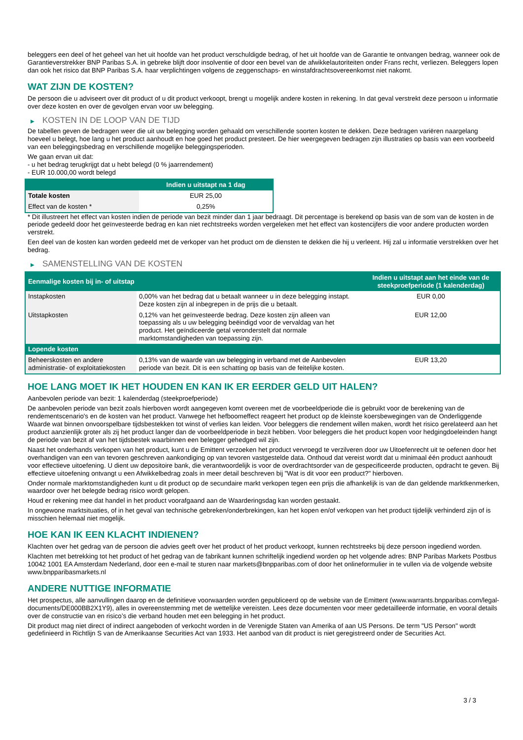beleggers een deel of het geheel van het uit hoofde van het product verschuldigde bedrag, of het uit hoofde van de Garantie te ontvangen bedrag, wanneer ook de Garantieverstrekker BNP Paribas S.A. in gebreke blijft door insolventie of door een bevel van de afwikkelautoriteiten onder Frans recht, verliezen. Beleggers lopen dan ook het risico dat BNP Paribas S.A. haar verplichtingen volgens de zeggenschaps- en winstafdrachtsovereenkomst niet nakomt.
WAT ZIJN DE KOSTEN?
De persoon die u adviseert over dit product of u dit product verkoopt, brengt u mogelijk andere kosten in rekening. In dat geval verstrekt deze persoon u informatie over deze kosten en over de gevolgen ervan voor uw belegging.
▶ KOSTEN IN DE LOOP VAN DE TIJD
De tabellen geven de bedragen weer die uit uw belegging worden gehaald om verschillende soorten kosten te dekken. Deze bedragen variëren naargelang hoeveel u belegt, hoe lang u het product aanhoudt en hoe goed het product presteert. De hier weergegeven bedragen zijn illustraties op basis van een voorbeeld van een beleggingsbedrag en verschillende mogelijke beleggingsperioden.
We gaan ervan uit dat:
- u het bedrag terugkrijgt dat u hebt belegd (0 % jaarrendement)
- EUR 10.000,00 wordt belegd
| | Indien u uitstapt na 1 dag |
| --- | --- |
| Totale kosten | EUR 25,00 |
| Effect van de kosten * | 0,25% |
* Dit illustreert het effect van kosten indien de periode van bezit minder dan 1 jaar bedraagt. Dit percentage is berekend op basis van de som van de kosten in de periode gedeeld door het geïnvesteerde bedrag en kan niet rechtstreeks worden vergeleken met het effect van kostencijfers die voor andere producten worden verstrekt.
Een deel van de kosten kan worden gedeeld met de verkoper van het product om de diensten te dekken die hij u verleent. Hij zal u informatie verstrekken over het bedrag.
▶ SAMENSTELLING VAN DE KOSTEN
| Eenmalige kosten bij in- of uitstap | | Indien u uitstapt aan het einde van de steekproefperiode (1 kalenderdag) |
| --- | --- | --- |
| Instapkosten | 0,00% van het bedrag dat u betaalt wanneer u in deze belegging instapt. Deze kosten zijn al inbegrepen in de prijs die u betaalt. | EUR 0,00 |
| Uitstapkosten | 0,12% van het geïnvesteerde bedrag. Deze kosten zijn alleen van toepassing als u uw belegging beëindigd voor de vervaldag van het product. Het geïndiceerde getal veronderstelt dat normale marktomstandigheden van toepassing zijn. | EUR 12,00 |
| Lopende kosten | | |
| Beheerskosten en andere administratie- of exploitatiekosten | 0,13% van de waarde van uw belegging in verband met de Aanbevolen periode van bezit. Dit is een schatting op basis van de feitelijke kosten. | EUR 13,20 |
HOE LANG MOET IK HET HOUDEN EN KAN IK ER EERDER GELD UIT HALEN?
Aanbevolen periode van bezit: 1 kalenderdag (steekproefperiode)
De aanbevolen periode van bezit zoals hierboven wordt aangegeven komt overeen met de voorbeeldperiode die is gebruikt voor de berekening van de rendementscenario's en de kosten van het product. Vanwege het hefboomeffect reageert het product op de kleinste koersbewegingen van de Onderliggende Waarde wat binnen onvoorspelbare tijdsbestekken tot winst of verlies kan leiden. Voor beleggers die rendement willen maken, wordt het risico gerelateerd aan het product aanzienlijk groter als zij het product langer dan de voorbeeldperiode in bezit hebben. Voor beleggers die het product kopen voor hedgingdoeleinden hangt de periode van bezit af van het tijdsbestek waarbinnen een belegger gehedged wil zijn.
Naast het onderhands verkopen van het product, kunt u de Emittent verzoeken het product vervroegd te verzilveren door uw Uitoefenrecht uit te oefenen door het overhandigen van een van tevoren geschreven aankondiging op van tevoren vastgestelde data. Onthoud dat vereist wordt dat u minimaal één product aanhoudt voor effectieve uitoefening. U dient uw depositoire bank, die verantwoordelijk is voor de overdrachtsorder van de gespecificeerde producten, opdracht te geven. Bij effectieve uitoefening ontvangt u een Afwikkelbedrag zoals in meer detail beschreven bij "Wat is dit voor een product?" hierboven.
Onder normale marktomstandigheden kunt u dit product op de secundaire markt verkopen tegen een prijs die afhankelijk is van de dan geldende marktkenmerken, waardoor over het belegde bedrag risico wordt gelopen.
Houd er rekening mee dat handel in het product voorafgaand aan de Waarderingsdag kan worden gestaakt.
In ongewone marktsituaties, of in het geval van technische gebreken/onderbrekingen, kan het kopen en/of verkopen van het product tijdelijk verhinderd zijn of is misschien helemaal niet mogelijk.
HOE KAN IK EEN KLACHT INDIENEN?
Klachten over het gedrag van de persoon die advies geeft over het product of het product verkoopt, kunnen rechtstreeks bij deze persoon ingediend worden.
Klachten met betrekking tot het product of het gedrag van de fabrikant kunnen schriftelijk ingediend worden op het volgende adres: BNP Paribas Markets Postbus 10042 1001 EA Amsterdam Nederland, door een e-mail te sturen naar markets@bnpparibas.com of door het onlineformulier in te vullen via de volgende website www.bnpparibasmarkets.nl
ANDERE NUTTIGE INFORMATIE
Het prospectus, alle aanvullingen daarop en de definitieve voorwaarden worden gepubliceerd op de website van de Emittent (www.warrants.bnpparibas.com/legal-documents/DE000BB2X1Y9), alles in overeenstemming met de wettelijke vereisten. Lees deze documenten voor meer gedetailleerde informatie, en vooral details over de constructie van en risico’s die verband houden met een belegging in het product.
Dit product mag niet direct of indirect aangeboden of verkocht worden in de Verenigde Staten van Amerika of aan US Persons. De term "US Person" wordt gedefinieerd in Richtlijn S van de Amerikaanse Securities Act van 1933. Het aanbod van dit product is niet geregistreerd onder de Securities Act.
3 / 3